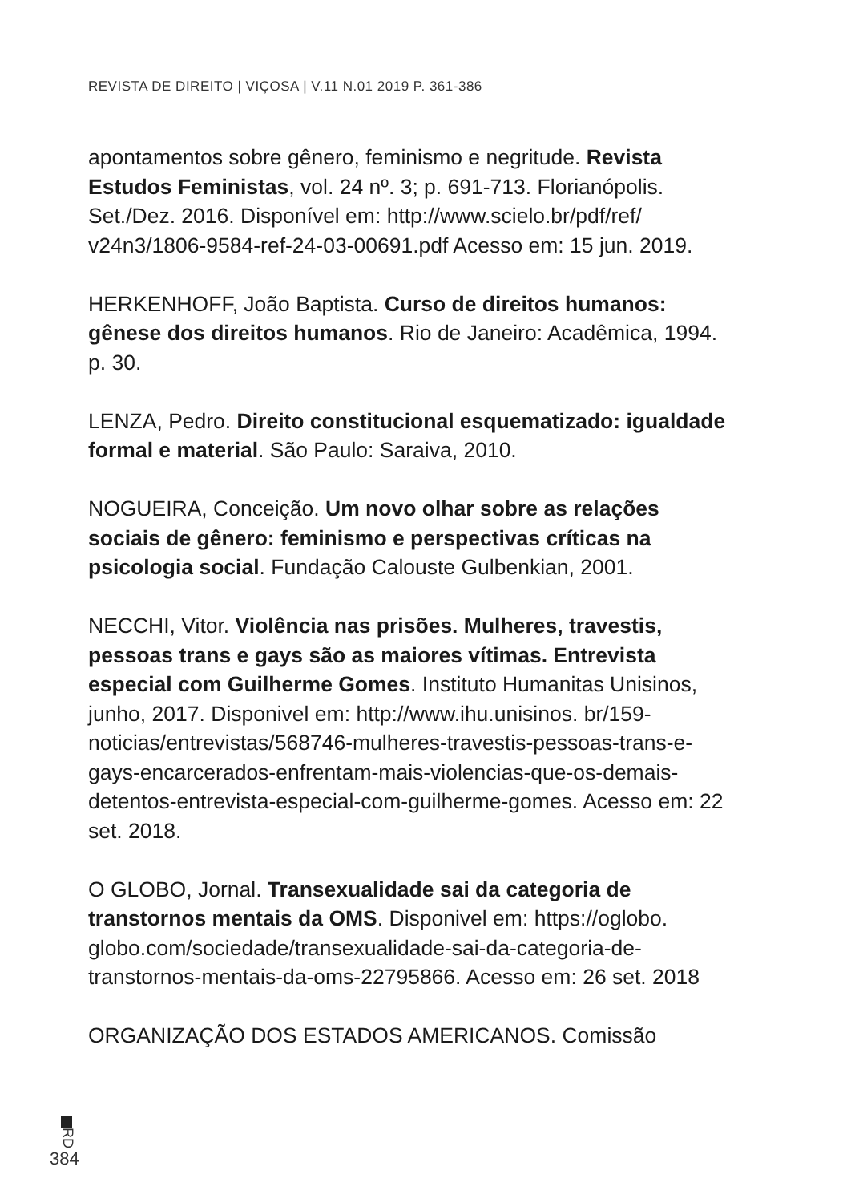REVISTA DE DIREITO | VIÇOSA | V.11 N.01 2019 P. 361-386
apontamentos sobre gênero, feminismo e negritude. Revista Estudos Feministas, vol. 24 nº. 3; p. 691-713. Florianópolis. Set./Dez. 2016. Disponível em: http://www.scielo.br/pdf/ref/ v24n3/1806-9584-ref-24-03-00691.pdf Acesso em: 15 jun. 2019.
HERKENHOFF, João Baptista. Curso de direitos humanos: gênese dos direitos humanos. Rio de Janeiro: Acadêmica, 1994. p. 30.
LENZA, Pedro. Direito constitucional esquematizado: igualdade formal e material. São Paulo: Saraiva, 2010.
NOGUEIRA, Conceição. Um novo olhar sobre as relações sociais de gênero: feminismo e perspectivas críticas na psicologia social. Fundação Calouste Gulbenkian, 2001.
NECCHI, Vitor. Violência nas prisões. Mulheres, travestis, pessoas trans e gays são as maiores vítimas. Entrevista especial com Guilherme Gomes. Instituto Humanitas Unisinos, junho, 2017. Disponivel em: http://www.ihu.unisinos. br/159-noticias/entrevistas/568746-mulheres-travestis-pessoas-trans-e-gays-encarcerados-enfrentam-mais-violencias-que-os-demais-detentos-entrevista-especial-com-guilherme-gomes. Acesso em: 22 set. 2018.
O GLOBO, Jornal. Transexualidade sai da categoria de transtornos mentais da OMS. Disponivel em: https://oglobo. globo.com/sociedade/transexualidade-sai-da-categoria-de-transtornos-mentais-da-oms-22795866. Acesso em: 26 set. 2018
ORGANIZAÇÃO DOS ESTADOS AMERICANOS. Comissão
RD
384